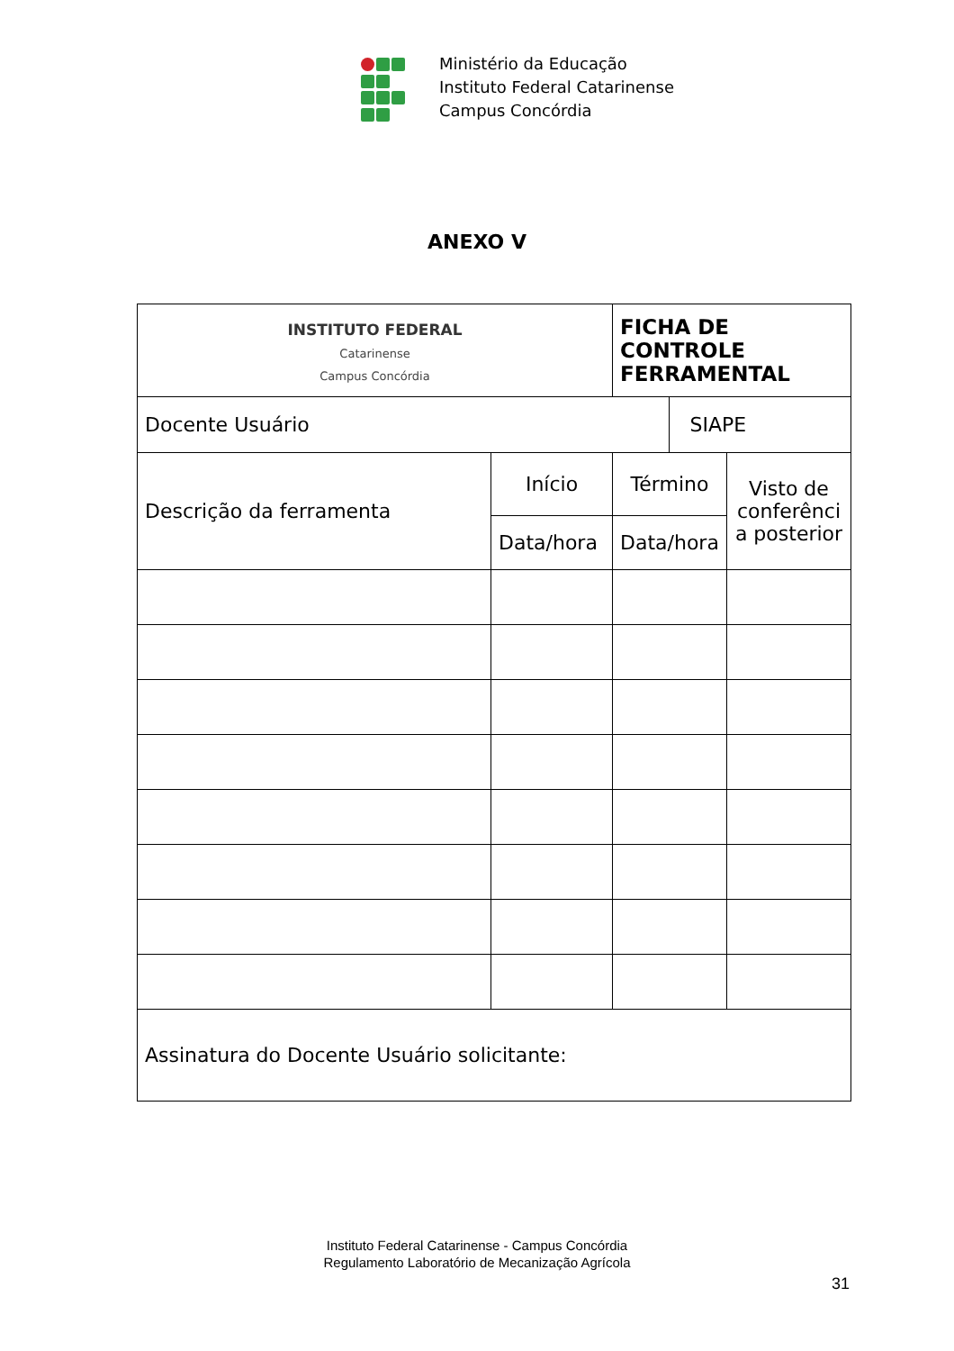Ministério da Educação
Instituto Federal Catarinense
Campus Concórdia
ANEXO V
| INSTITUTO FEDERAL Catarinense Campus Concórdia | | FICHA DE CONTROLE FERRAMENTAL | | |
| Docente Usuário | | | SIAPE | |
| Descrição da ferramenta | Início | Término | | Visto de conferênci a posterior |
| | Data/hora | Data/hora | | |
| Assinatura do Docente Usuário solicitante: | | | | |
Instituto Federal Catarinense - Campus Concórdia
Regulamento Laboratório de Mecanização Agrícola
31